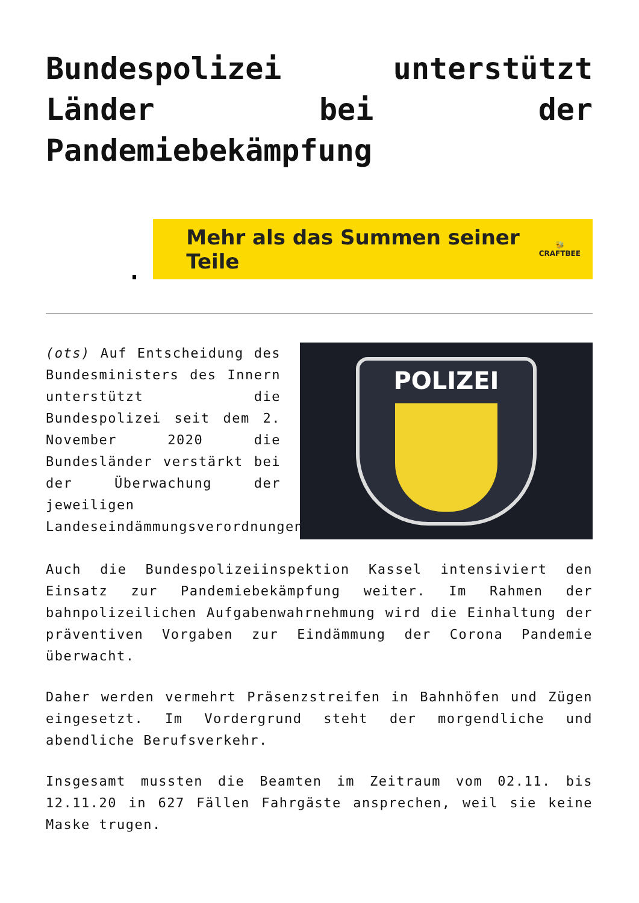Bundespolizei unterstützt Länder bei der Pandemiebekämpfung
Mehr als das Summen seiner Teile 🐝
CRAFTBEE
(ots) Auf Entscheidung des Bundesministers des Innern unterstützt die Bundespolizei seit dem 2. November 2020 die Bundesländer verstärkt bei der Überwachung der jeweiligen Landeseindämmungsverordnungen.
POLIZEI
Auch die Bundespolizeiinspektion Kassel intensiviert den Einsatz zur Pandemiebekämpfung weiter. Im Rahmen der bahnpolizeilichen Aufgabenwahrnehmung wird die Einhaltung der präventiven Vorgaben zur Eindämmung der Corona Pandemie überwacht.
Daher werden vermehrt Präsenzstreifen in Bahnhöfen und Zügen eingesetzt. Im Vordergrund steht der morgendliche und abendliche Berufsverkehr.
Insgesamt mussten die Beamten im Zeitraum vom 02.11. bis 12.11.20 in 627 Fällen Fahrgäste ansprechen, weil sie keine Maske trugen.